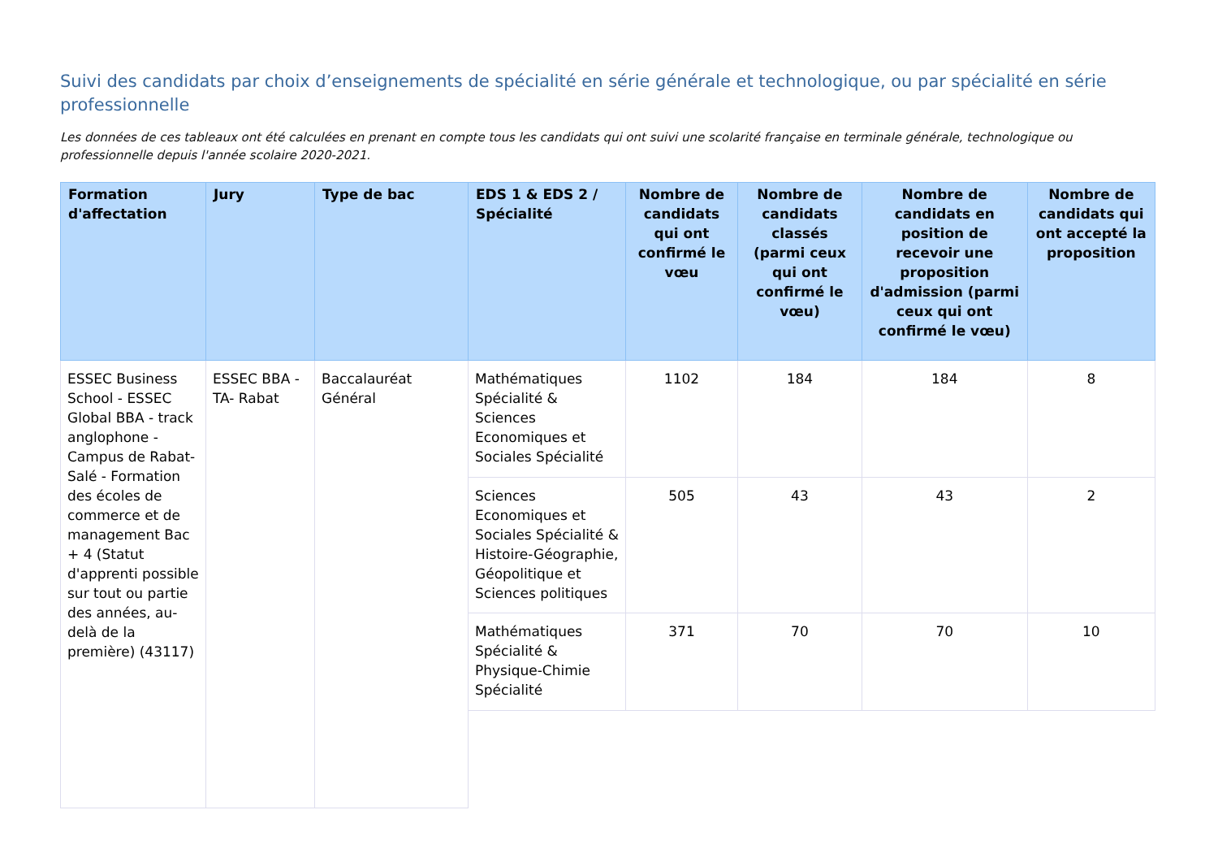Suivi des candidats par choix d’enseignements de spécialité en série générale et technologique, ou par spécialité en série professionnelle
Les données de ces tableaux ont été calculées en prenant en compte tous les candidats qui ont suivi une scolarité française en terminale générale, technologique ou professionnelle depuis l'année scolaire 2020-2021.
| Formation d'affectation | Jury | Type de bac | EDS 1 & EDS 2 / Spécialité | Nombre de candidats qui ont confirmé le vœu | Nombre de candidats classés (parmi ceux qui ont confirmé le vœu) | Nombre de candidats en position de recevoir une proposition d'admission (parmi ceux qui ont confirmé le vœu) | Nombre de candidats qui ont accepté la proposition |
| --- | --- | --- | --- | --- | --- | --- | --- |
| ESSEC Business School - ESSEC Global BBA - track anglophone - Campus de Rabat-Salé - Formation des écoles de commerce et de management Bac + 4 (Statut d'apprenti possible sur tout ou partie des années, au-delà de la première) (43117) | ESSEC BBA - TA- Rabat | Baccalauréat Général | Mathématiques Spécialité & Sciences Economiques et Sociales Spécialité | 1102 | 184 | 184 | 8 |
| | | | Sciences Economiques et Sociales Spécialité & Histoire-Géographie, Géopolitique et Sciences politiques | 505 | 43 | 43 | 2 |
| | | | Mathématiques Spécialité & Physique-Chimie Spécialité | 371 | 70 | 70 | 10 |